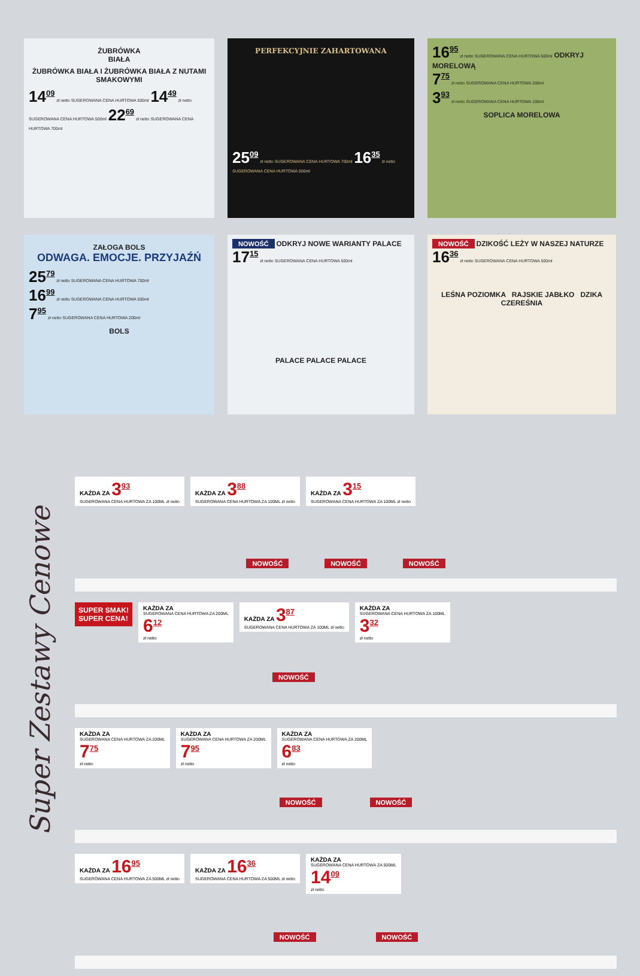ŻUBRÓWKA
BIAŁA
ŻUBRÓWKA BIAŁA I ŻUBRÓWKA BIAŁA Z NUTAMI SMAKOWYMI
14<sup>09</sup> zł netto SUGEROWANA CENA HURTOWA 500ml 14<sup>49</sup> zł netto SUGEROWANA CENA HURTOWA 500ml 22<sup>69</sup> zł netto SUGEROWANA CENA HURTOWA 700ml
PERFEKCYJNIE ZAHARTOWANA
25<sup>09</sup> zł netto SUGEROWANA CENA HURTOWA 700ml 16<sup>35</sup> zł netto SUGEROWANA CENA HURTOWA 500ml
16<sup>95</sup> zł netto SUGEROWANA CENA HURTOWA 500ml ODKRYJ MORELOWĄ
7<sup>75</sup> zł netto SUGEROWANA CENA HURTOWA 200ml
3<sup>93</sup> zł netto SUGEROWANA CENA HURTOWA 100ml
SOPLICA MORELOWA
ZAŁOGA BOLS
ODWAGA. EMOCJE. PRZYJAŹŃ
25<sup>79</sup> zł netto SUGEROWANA CENA HURTOWA 700ml
16<sup>99</sup> zł netto SUGEROWANA CENA HURTOWA 500ml
7<sup>95</sup> zł netto SUGEROWANA CENA HURTOWA 200ml
BOLS
NOWOŚĆ ODKRYJ NOWE WARIANTY PALACE 17<sup>15</sup> zł netto SUGEROWANA CENA HURTOWA 500ml
PALACE PALACE PALACE
NOWOŚĆ DZIKOŚĆ LEŻY W NASZEJ NATURZE 16<sup>36</sup> zł netto SUGEROWANA CENA HURTOWA 500ml
LEŚNA POZIOMKA RAJSKIE JABŁKO DZIKA CZEREŚNIA
Super Zestawy Cenowe
KAŻDA ZA 3<sup>93</sup>
SUGEROWANA CENA HURTOWA ZA 100ML zł netto
KAŻDA ZA 3<sup>88</sup>
SUGEROWANA CENA HURTOWA ZA 100ML zł netto
KAŻDA ZA 3<sup>15</sup>
SUGEROWANA CENA HURTOWA ZA 100ML zł netto
NOWOŚĆ NOWOŚĆ NOWOŚĆ
SUPER SMAK!
SUPER CENA!
KAŻDA ZA
SUGEROWANA CENA HURTOWA ZA 200ML
6<sup>12</sup>
zł netto
KAŻDA ZA 3<sup>87</sup>
SUGEROWANA CENA HURTOWA ZA 100ML zł netto
KAŻDA ZA
SUGEROWANA CENA HURTOWA ZA 100ML
3<sup>32</sup>
zł netto
NOWOŚĆ
KAŻDA ZA
SUGEROWANA CENA HURTOWA ZA 200ML
7<sup>75</sup>
zł netto
KAŻDA ZA
SUGEROWANA CENA HURTOWA ZA 200ML
7<sup>95</sup>
zł netto
KAŻDA ZA
SUGEROWANA CENA HURTOWA ZA 200ML
6<sup>83</sup>
zł netto
NOWOŚĆ NOWOŚĆ
KAŻDA ZA 16<sup>95</sup>
SUGEROWANA CENA HURTOWA ZA 500ML zł netto
KAŻDA ZA 16<sup>36</sup>
SUGEROWANA CENA HURTOWA ZA 500ML zł netto
KAŻDA ZA
SUGEROWANA CENA HURTOWA ZA 500ML
14<sup>09</sup>
zł netto
NOWOŚĆ NOWOŚĆ